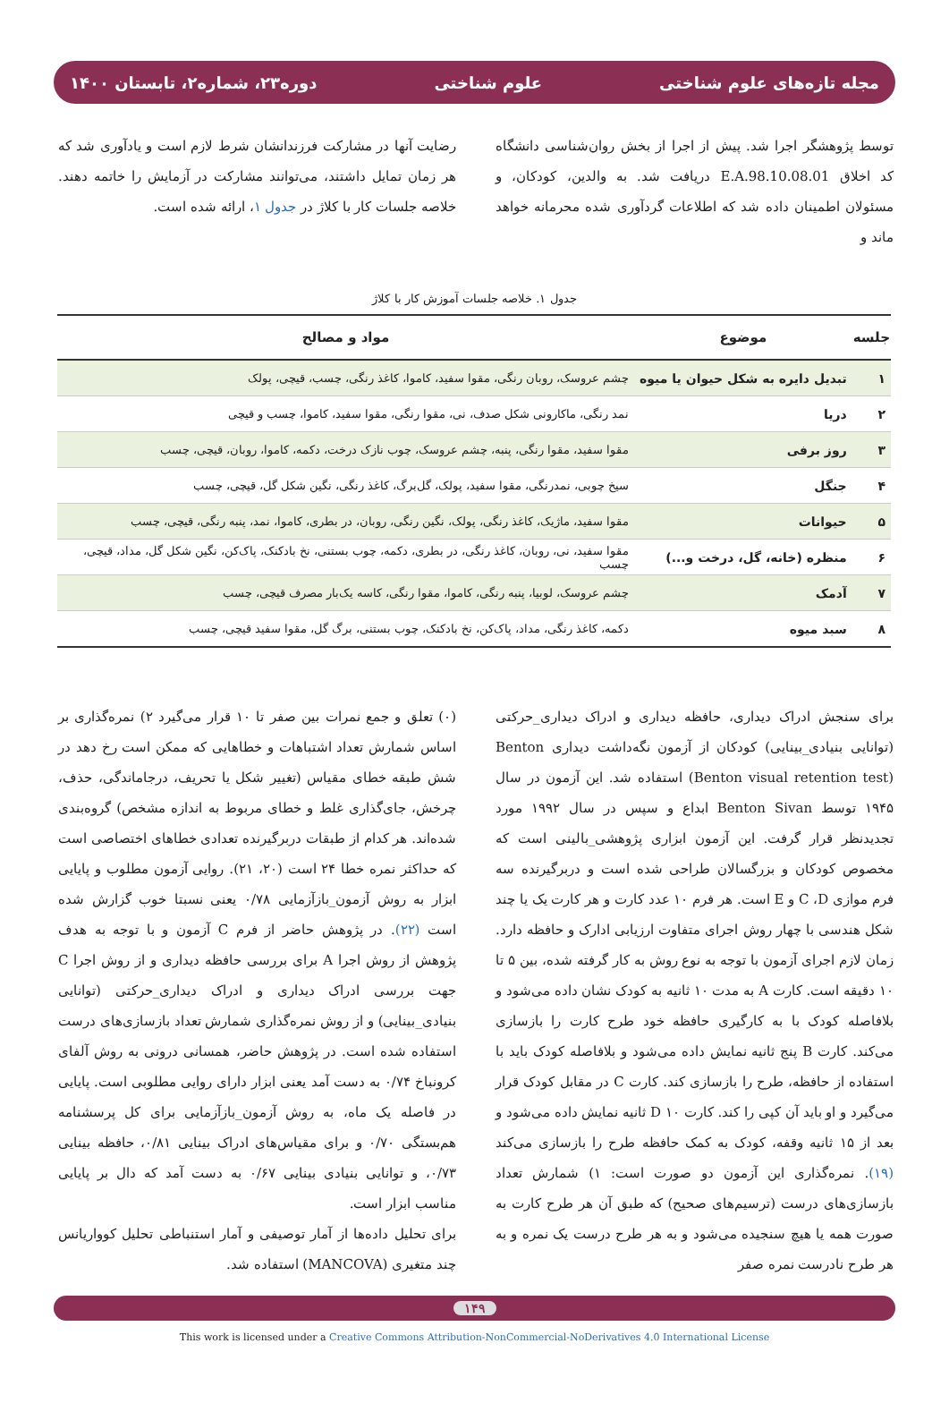مجله تازه‌های علوم شناختی علوم شناختی دوره۲۳، شماره۲، تابستان ۱۴۰۰
توسط پژوهشگر اجرا شد. پیش از اجرا از بخش روان‌شناسی دانشگاه کد اخلاق E.A.98.10.08.01 دریافت شد. به والدین، کودکان، و مسئولان اطمینان داده شد که اطلاعات گردآوری شده محرمانه خواهد ماند و
رضایت آنها در مشارکت فرزندانشان شرط لازم است و یادآوری شد که هر زمان تمایل داشتند، می‌توانند مشارکت در آزمایش را خاتمه دهند. خلاصه جلسات کار با کلاژ در جدول ۱، ارائه شده است.
جدول ۱. خلاصه جلسات آموزش کار با کلاژ
| جلسه | موضوع | مواد و مصالح |
| --- | --- | --- |
| ۱ | تبدیل دایره به شکل حیوان یا میوه | چشم عروسک، روبان رنگی، مقوا سفید، کاموا، کاغذ رنگی، چسب، قیچی، پولک |
| ۲ | دریا | نمد رنگی، ماکارونی شکل صدف، نی، مقوا رنگی، مقوا سفید، کاموا، چسب و قیچی |
| ۳ | روز برفی | مقوا سفید، مقوا رنگی، پنبه، چشم عروسک، چوب نازک درخت، دکمه، کاموا، روبان، قیچی، چسب |
| ۴ | جنگل | سیخ چوبی، نمدرنگی، مقوا سفید، پولک، گل‌برگ، کاغذ رنگی، نگین شکل گل، قیچی، چسب |
| ۵ | حیوانات | مقوا سفید، ماژیک، کاغذ رنگی، پولک، نگین رنگی، روبان، در بطری، کاموا، نمد، پنبه رنگی، قیچی، چسب |
| ۶ | منظره (خانه، گل، درخت و...) | مقوا سفید، نی، روبان، کاغذ رنگی، در بطری، دکمه، چوب بستنی، نخ بادکنک، پاک‌کن، نگین شکل گل، مداد، قیچی، چسب |
| ۷ | آدمک | چشم عروسک، لوبیا، پنبه رنگی، کاموا، مقوا رنگی، کاسه یک‌بار مصرف قیچی، چسب |
| ۸ | سبد میوه | دکمه، کاغذ رنگی، مداد، پاک‌کن، نخ بادکنک، چوب بستنی، برگ گل، مقوا سفید قیچی، چسب |
برای سنجش ادراک دیداری، حافظه دیداری و ادراک دیداری_حرکتی (توانایی بنیادی_بینایی) کودکان از آزمون نگه‌داشت دیداری Benton (Benton visual retention test) استفاده شد. این آزمون در سال ۱۹۴۵ توسط Benton Sivan ابداع و سپس در سال ۱۹۹۲ مورد تجدیدنظر قرار گرفت. این آزمون ابزاری پژوهشی_بالینی است که مخصوص کودکان و بزرگسالان طراحی شده است و دربرگیرنده سه فرم موازی C ،D و E است. هر فرم ۱۰ عدد کارت و هر کارت یک یا چند شکل هندسی با چهار روش اجرای متفاوت ارزیابی ادارک و حافظه دارد. زمان لازم اجرای آزمون با توجه به نوع روش به کار گرفته شده، بین ۵ تا ۱۰ دقیقه است. کارت A به مدت ۱۰ ثانیه به کودک نشان داده می‌شود و بلافاصله کودک با به کارگیری حافظه خود طرح کارت را بازسازی می‌کند. کارت B پنج ثانیه نمایش داده می‌شود و بلافاصله کودک باید با استفاده از حافظه، طرح را بازسازی کند. کارت C در مقابل کودک قرار می‌گیرد و او باید آن کپی را کند. کارت D ۱۰ ثانیه نمایش داده می‌شود و بعد از ۱۵ ثانیه وقفه، کودک به کمک حافظه طرح را بازسازی می‌کند (۱۹). نمره‌گذاری این آزمون دو صورت است: ۱) شمارش تعداد بازسازی‌های درست (ترسیم‌های صحیح) که طبق آن هر طرح کارت به صورت همه یا هیچ سنجیده می‌شود و به هر طرح درست یک نمره و به هر طرح نادرست نمره صفر
(۰) تعلق و جمع نمرات بین صفر تا ۱۰ قرار می‌گیرد ۲) نمره‌گذاری بر اساس شمارش تعداد اشتباهات و خطاهایی که ممکن است رخ دهد در شش طبقه خطای مقیاس (تغییر شکل یا تحریف، درجاماندگی، حذف، چرخش، جای‌گذاری غلط و خطای مربوط به اندازه مشخص) گروه‌بندی شده‌اند. هر کدام از طبقات دربرگیرنده تعدادی خطاهای اختصاصی است که حداکثر نمره خطا ۲۴ است (۲۰، ۲۱). روایی آزمون مطلوب و پایایی ابزار به روش آزمون_بازآزمایی ۰/۷۸ یعنی نسبتا خوب گزارش شده است (۲۲). در پژوهش حاضر از فرم C آزمون و با توجه به هدف پژوهش از روش اجرا A برای بررسی حافظه دیداری و از روش اجرا C جهت بررسی ادراک دیداری و ادراک دیداری_حرکتی (توانایی بنیادی_بینایی) و از روش نمره‌گذاری شمارش تعداد بازسازی‌های درست استفاده شده است. در پژوهش حاضر، همسانی درونی به روش آلفای کرونباخ ۰/۷۴ به دست آمد یعنی ابزار دارای روایی مطلوبی است. پایایی در فاصله یک ماه، به روش آزمون_بازآزمایی برای کل پرسشنامه هم‌بستگی ۰/۷۰ و برای مقیاس‌های ادراک بینایی ۰/۸۱، حافظه بینایی ۰/۷۳، و توانایی بنیادی بینایی ۰/۶۷ به دست آمد که دال بر پایایی مناسب ابزار است.
برای تحلیل داده‌ها از آمار توصیفی و آمار استنباطی تحلیل کوواریانس چند متغیری (MANCOVA) استفاده شد.
۱۴۹
This work is licensed under a Creative Commons Attribution-NonCommercial-NoDerivatives 4.0 International License